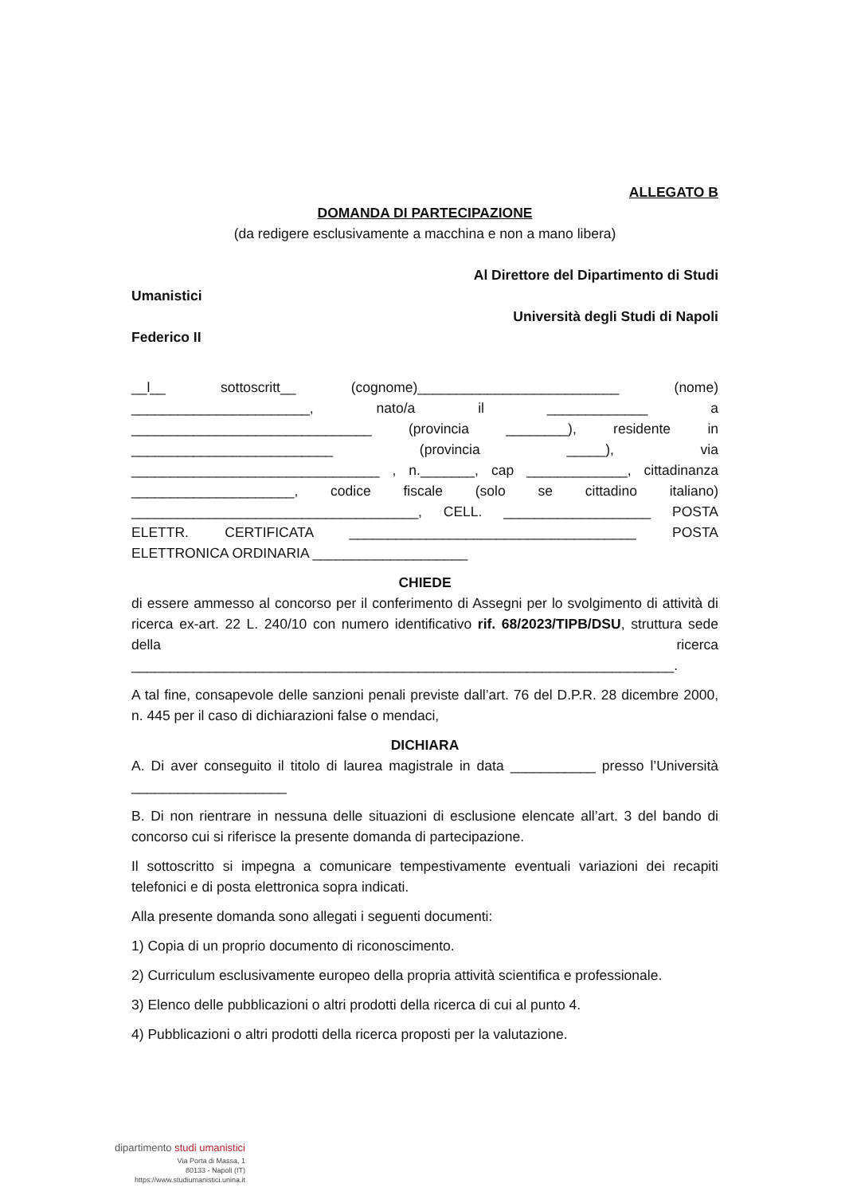ALLEGATO B
DOMANDA DI PARTECIPAZIONE
(da redigere esclusivamente a macchina e non a mano libera)
Al Direttore del Dipartimento di Studi
Umanistici
Università degli Studi di Napoli
Federico II
__l__ sottoscritt__ (cognome)__________________________ (nome) _______________________, nato/a il _____________ a _______________________________ (provincia ________), residente in __________________________ (provincia _____), via ________________________________ , n._______, cap _____________, cittadinanza _____________________, codice fiscale (solo se cittadino italiano) _____________________________________, CELL. ___________________ POSTA ELETTR. CERTIFICATA _____________________________________ POSTA ELETTRONICA ORDINARIA ____________________
CHIEDE
di essere ammesso al concorso per il conferimento di Assegni per lo svolgimento di attività di ricerca ex-art. 22 L. 240/10 con numero identificativo rif. 68/2023/TIPB/DSU, struttura sede della ricerca ______________________________________________________________________.
A tal fine, consapevole delle sanzioni penali previste dall’art. 76 del D.P.R. 28 dicembre 2000, n. 445 per il caso di dichiarazioni false o mendaci,
DICHIARA
A. Di aver conseguito il titolo di laurea magistrale in data ___________ presso l’Università ____________________
B. Di non rientrare in nessuna delle situazioni di esclusione elencate all’art. 3 del bando di concorso cui si riferisce la presente domanda di partecipazione.
Il sottoscritto si impegna a comunicare tempestivamente eventuali variazioni dei recapiti telefonici e di posta elettronica sopra indicati.
Alla presente domanda sono allegati i seguenti documenti:
1) Copia di un proprio documento di riconoscimento.
2) Curriculum esclusivamente europeo della propria attività scientifica e professionale.
3) Elenco delle pubblicazioni o altri prodotti della ricerca di cui al punto 4.
4) Pubblicazioni o altri prodotti della ricerca proposti per la valutazione.
dipartimento studi umanistici
Via Porta di Massa, 1
80133 - Napoli (IT)
https://www.studiumanistici.unina.it